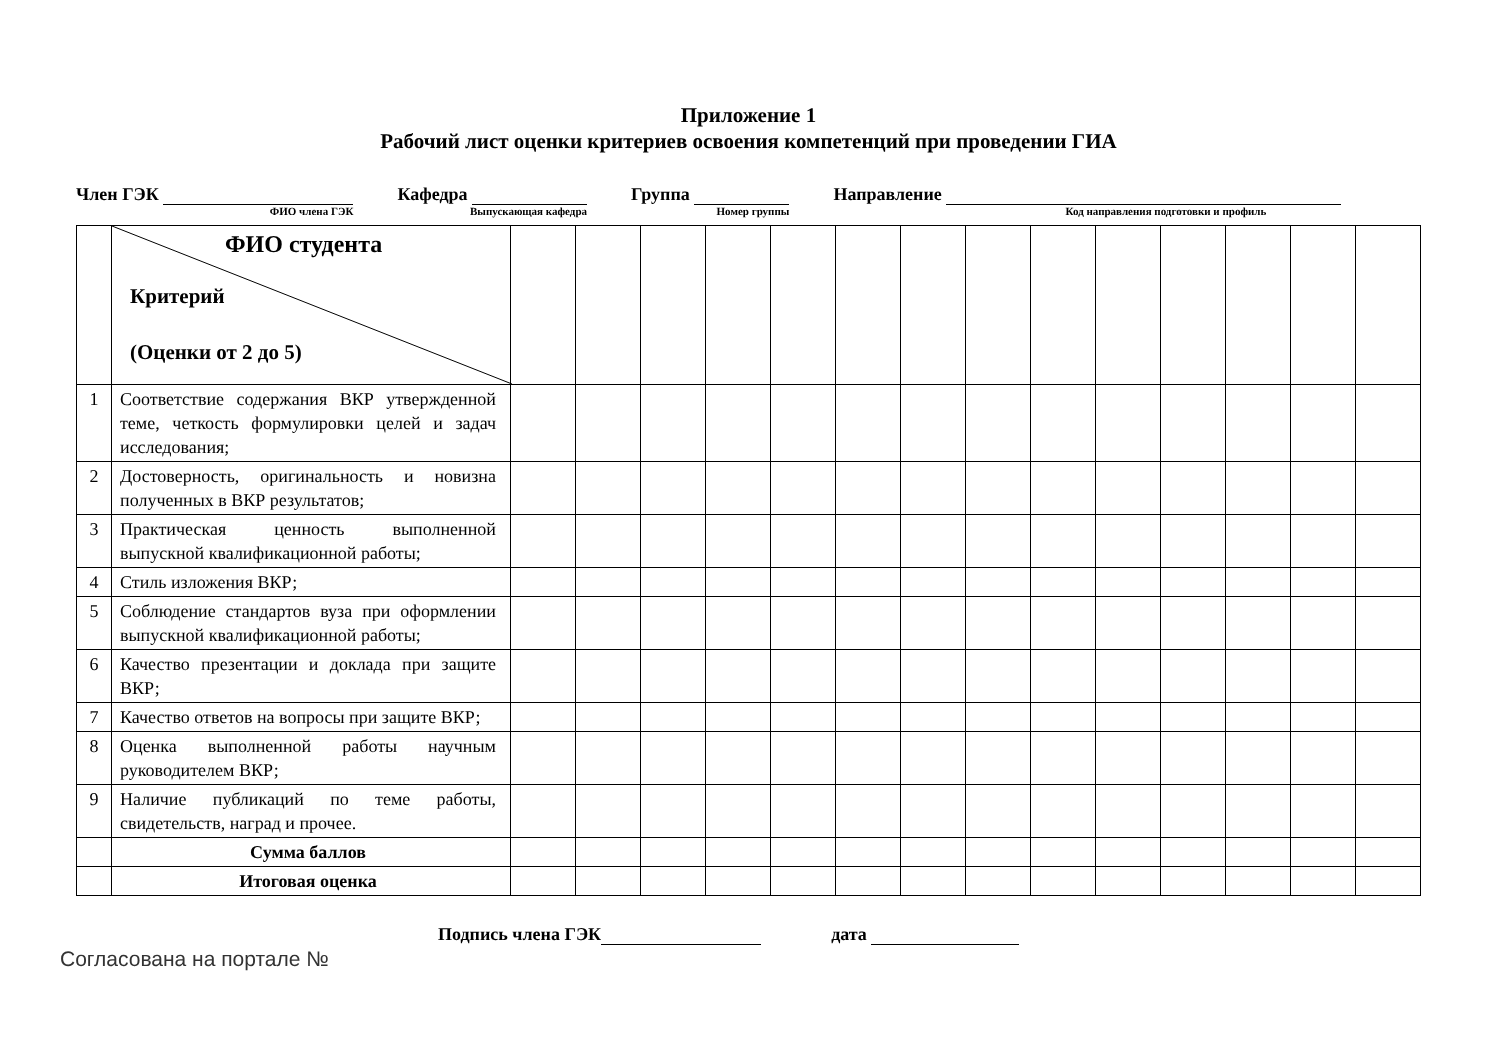Приложение 1
Рабочий лист оценки критериев освоения компетенций при проведении ГИА
Член ГЭК
ФИО члена ГЭК
Кафедра
Выпускающая кафедра
Группа
Номер группы
Направление
Код направления подготовки и профиль
| | ФИО студента Критерий (Оценки от 2 до 5) | | | | | | | | | | | | | | |
| 1 | Соответствие содержания ВКР утвержденной теме, четкость формулировки целей и задач исследования; | | | | | | | | | | | | | | |
| 2 | Достоверность, оригинальность и новизна полученных в ВКР результатов; | | | | | | | | | | | | | | |
| 3 | Практическая ценность выполненной выпускной квалификационной работы; | | | | | | | | | | | | | | |
| 4 | Стиль изложения ВКР; | | | | | | | | | | | | | | |
| 5 | Соблюдение стандартов вуза при оформлении выпускной квалификационной работы; | | | | | | | | | | | | | | |
| 6 | Качество презентации и доклада при защите ВКР; | | | | | | | | | | | | | | |
| 7 | Качество ответов на вопросы при защите ВКР; | | | | | | | | | | | | | | |
| 8 | Оценка выполненной работы научным руководителем ВКР; | | | | | | | | | | | | | | |
| 9 | Наличие публикаций по теме работы, свидетельств, наград и прочее. | | | | | | | | | | | | | | |
| | Сумма баллов | | | | | | | | | | | | | | |
| | Итоговая оценка | | | | | | | | | | | | | | |
Подпись члена ГЭК дата
Согласована на портале №